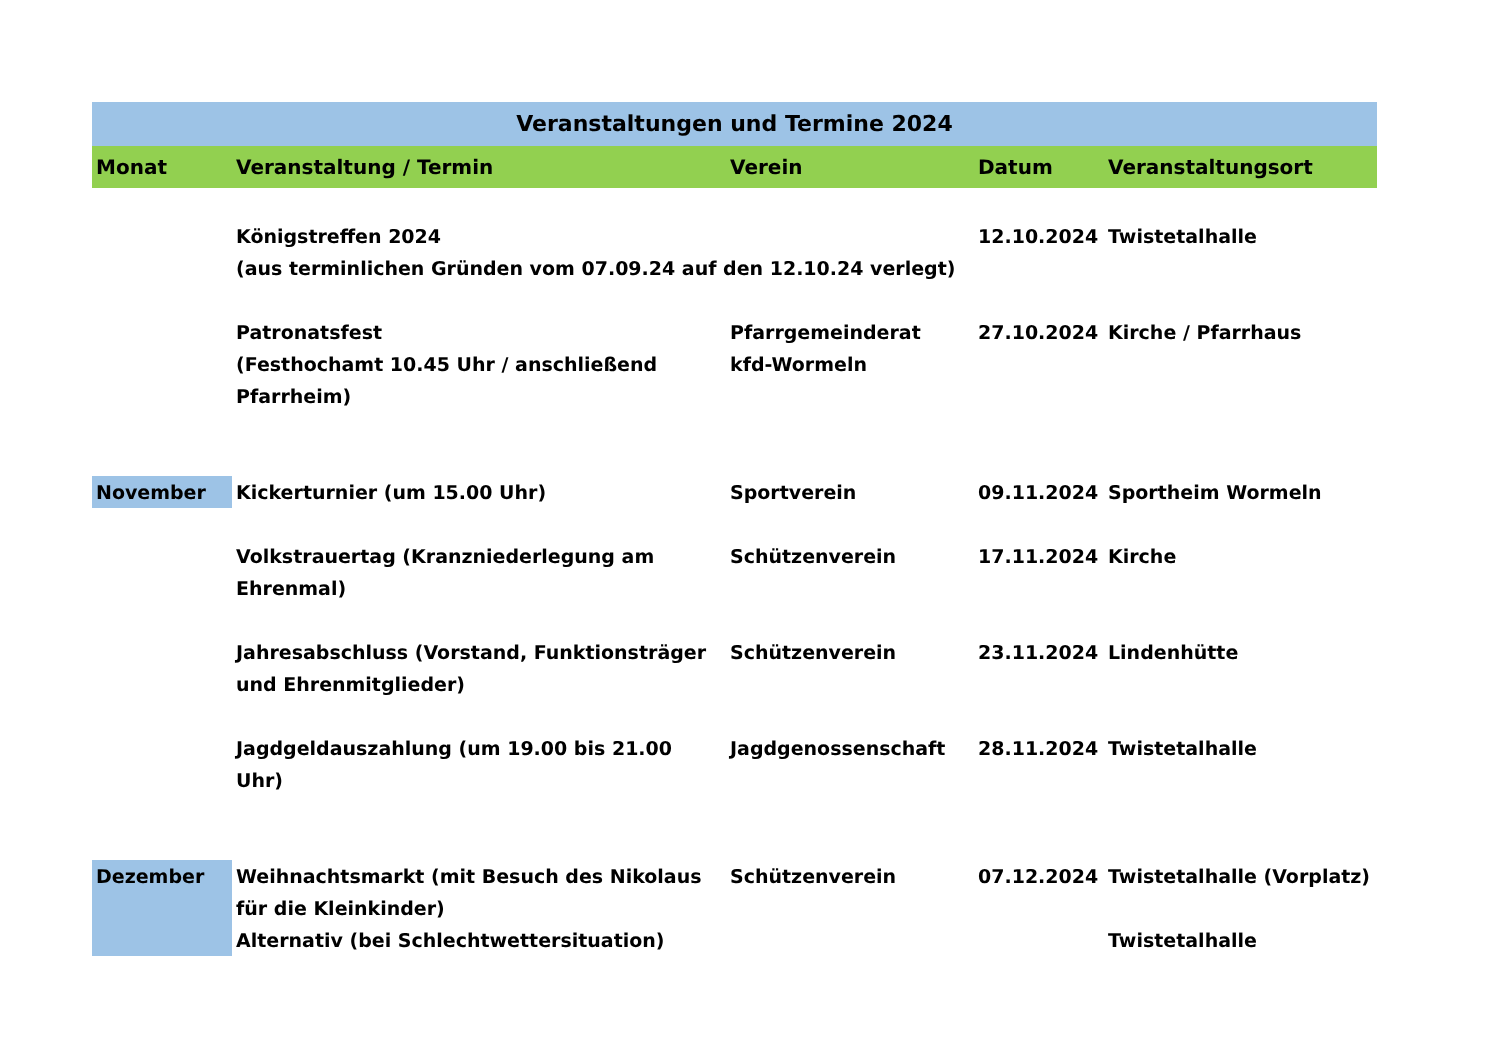| Veranstaltungen und Termine 2024 | | | | |
| --- | --- | --- | --- | --- |
| Monat | Veranstaltung / Termin | Verein | Datum | Veranstaltungsort |
| | Königstreffen 2024 (aus terminlichen Gründen vom 07.09.24 auf den 12.10.24 verlegt) | | 12.10.2024 | Twistetalhalle |
| | Patronatsfest (Festhochamt 10.45 Uhr / anschließend Pfarrheim) | Pfarrgemeinderat kfd-Wormeln | 27.10.2024 | Kirche / Pfarrhaus |
| November | Kickerturnier (um 15.00 Uhr) | Sportverein | 09.11.2024 | Sportheim Wormeln |
| | Volkstrauertag (Kranzniederlegung am Ehrenmal) | Schützenverein | 17.11.2024 | Kirche |
| | Jahresabschluss (Vorstand, Funktionsträger und Ehrenmitglieder) | Schützenverein | 23.11.2024 | Lindenhütte |
| | Jagdgeldauszahlung (um 19.00 bis 21.00 Uhr) | Jagdgenossenschaft | 28.11.2024 | Twistetalhalle |
| Dezember | Weihnachtsmarkt (mit Besuch des Nikolaus für die Kleinkinder) Alternativ (bei Schlechtwettersituation) | Schützenverein | 07.12.2024 | Twistetalhalle (Vorplatz) Twistetalhalle |